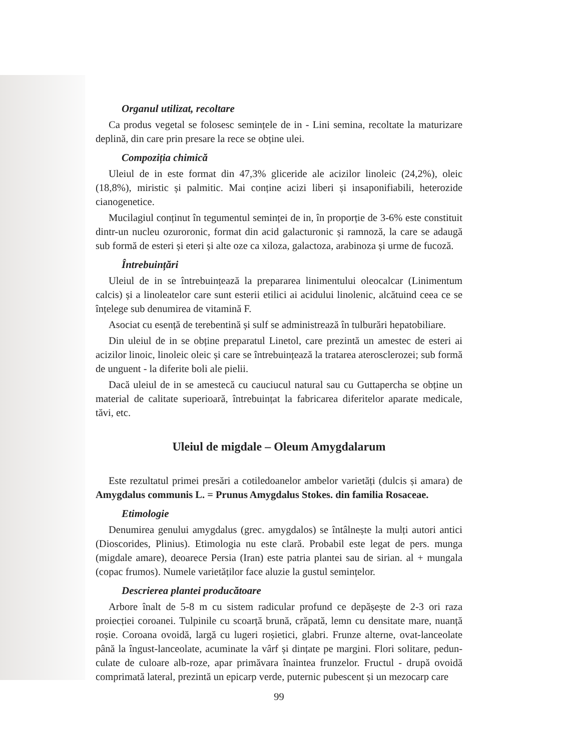Organul utilizat, recoltare
Ca produs vegetal se folosesc semințele de in - Lini semina, recoltate la maturizare deplină, din care prin presare la rece se obține ulei.
Compoziția chimică
Uleiul de in este format din 47,3% gliceride ale acizilor linoleic (24,2%), oleic (18,8%), miristic și palmitic. Mai conține acizi liberi și insaponifiabili, heterozide cianogenetice.
Mucilagiul conținut în tegumentul seminței de in, în proporție de 3-6% este constituit dintr-un nucleu ozuroronic, format din acid galacturonic și ramnoză, la care se adaugă sub formă de esteri și eteri și alte oze ca xiloza, galactoza, arabinoza și urme de fucoză.
Întrebuințări
Uleiul de in se întrebuințează la prepararea linimentului oleocalcar (Linimentum calcis) și a linoleatelor care sunt esterii etilici ai acidului linolenic, alcătuind ceea ce se înțelege sub denumirea de vitamină F.
Asociat cu esență de terebentină și sulf se administrează în tulburări hepatobiliare.
Din uleiul de in se obține preparatul Linetol, care prezintă un amestec de esteri ai acizilor linoic, linoleic oleic și care se întrebuințează la tratarea aterosclerozei; sub formă de unguent - la diferite boli ale pielii.
Dacă uleiul de in se amestecă cu cauciucul natural sau cu Guttapercha se obține un material de calitate superioară, întrebuințat la fabricarea diferitelor aparate medicale, tăvi, etc.
Uleiul de migdale – Oleum Amygdalarum
Este rezultatul primei presări a cotiledoanelor ambelor varietăți (dulcis și amara) de Amygdalus communis L. = Prunus Amygdalus Stokes. din familia Rosaceae.
Etimologie
Denumirea genului amygdalus (grec. amygdalos) se întâlnește la mulți autori antici (Dioscorides, Plinius). Etimologia nu este clară. Probabil este legat de pers. munga (migdale amare), deoarece Persia (Iran) este patria plantei sau de sirian. al + mungala (copac frumos). Numele varietăților face aluzie la gustul semințelor.
Descrierea plantei producătoare
Arbore înalt de 5-8 m cu sistem radicular profund ce depășește de 2-3 ori raza proiecției coroanei. Tulpinile cu scoarță brună, crăpată, lemn cu densitate mare, nuanță roșie. Coroana ovoidă, largă cu lugeri roșietici, glabri. Frunze alterne, ovat-lanceolate până la îngust-lanceolate, acuminate la vârf și dințate pe margini. Flori solitare, pedun-culate de culoare alb-roze, apar primăvara înaintea frunzelor. Fructul - drupă ovoidă comprimată lateral, prezintă un epicarp verde, puternic pubescent și un mezocarp care
99